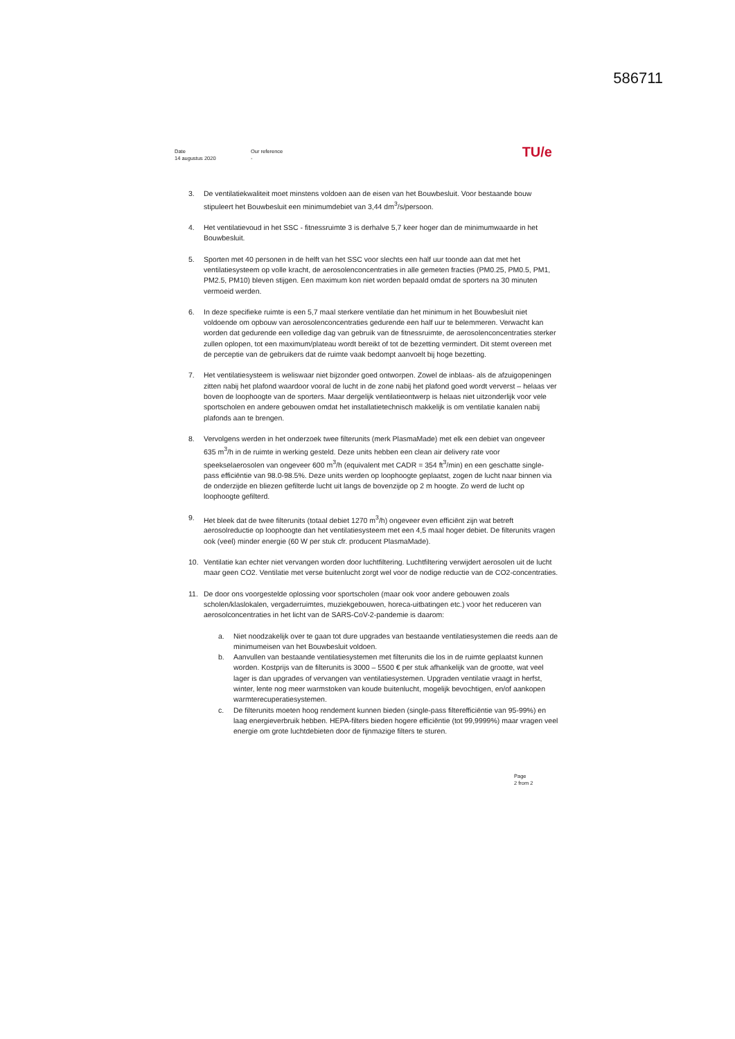586711
Date
14 augustus 2020
Our reference
-
TU/e
3. De ventilatiekwaliteit moet minstens voldoen aan de eisen van het Bouwbesluit. Voor bestaande bouw stipuleert het Bouwbesluit een minimumdebiet van 3,44 dm<sup>3</sup>/s/persoon.
4. Het ventilatievoud in het SSC - fitnessruimte 3 is derhalve 5,7 keer hoger dan de minimumwaarde in het Bouwbesluit.
5. Sporten met 40 personen in de helft van het SSC voor slechts een half uur toonde aan dat met het ventilatiesysteem op volle kracht, de aerosolenconcentraties in alle gemeten fracties (PM0.25, PM0.5, PM1, PM2.5, PM10) bleven stijgen. Een maximum kon niet worden bepaald omdat de sporters na 30 minuten vermoeid werden.
6. In deze specifieke ruimte is een 5,7 maal sterkere ventilatie dan het minimum in het Bouwbesluit niet voldoende om opbouw van aerosolenconcentraties gedurende een half uur te belemmeren. Verwacht kan worden dat gedurende een volledige dag van gebruik van de fitnessruimte, de aerosolenconcentraties sterker zullen oplopen, tot een maximum/plateau wordt bereikt of tot de bezetting vermindert. Dit stemt overeen met de perceptie van de gebruikers dat de ruimte vaak bedompt aanvoelt bij hoge bezetting.
7. Het ventilatiesysteem is weliswaar niet bijzonder goed ontworpen. Zowel de inblaas- als de afzuigopeningen zitten nabij het plafond waardoor vooral de lucht in de zone nabij het plafond goed wordt ververst – helaas ver boven de loophoogte van de sporters. Maar dergelijk ventilatieontwerp is helaas niet uitzonderlijk voor vele sportscholen en andere gebouwen omdat het installatietechnisch makkelijk is om ventilatie kanalen nabij plafonds aan te brengen.
8. Vervolgens werden in het onderzoek twee filterunits (merk PlasmaMade) met elk een debiet van ongeveer 635 m<sup>3</sup>/h in de ruimte in werking gesteld. Deze units hebben een clean air delivery rate voor speekselaerosolen van ongeveer 600 m<sup>3</sup>/h (equivalent met CADR = 354 ft<sup>3</sup>/min) en een geschatte single-pass efficiëntie van 98.0-98.5%. Deze units werden op loophoogte geplaatst, zogen de lucht naar binnen via de onderzijde en bliezen gefilterde lucht uit langs de bovenzijde op 2 m hoogte. Zo werd de lucht op loophoogte gefilterd.
9. Het bleek dat de twee filterunits (totaal debiet 1270 m<sup>3</sup>/h) ongeveer even efficiënt zijn wat betreft aerosolreductie op loophoogte dan het ventilatiesysteem met een 4,5 maal hoger debiet. De filterunits vragen ook (veel) minder energie (60 W per stuk cfr. producent PlasmaMade).
10. Ventilatie kan echter niet vervangen worden door luchtfiltering. Luchtfiltering verwijdert aerosolen uit de lucht maar geen CO2. Ventilatie met verse buitenlucht zorgt wel voor de nodige reductie van de CO2-concentraties.
11. De door ons voorgestelde oplossing voor sportscholen (maar ook voor andere gebouwen zoals scholen/klaslokalen, vergaderruimtes, muziekgebouwen, horeca-uitbatingen etc.) voor het reduceren van aerosolconcentraties in het licht van de SARS-CoV-2-pandemie is daarom:
a. Niet noodzakelijk over te gaan tot dure upgrades van bestaande ventilatiesystemen die reeds aan de minimumeisen van het Bouwbesluit voldoen.
b. Aanvullen van bestaande ventilatiesystemen met filterunits die los in de ruimte geplaatst kunnen worden. Kostprijs van de filterunits is 3000 – 5500 € per stuk afhankelijk van de grootte, wat veel lager is dan upgrades of vervangen van ventilatiesystemen. Upgraden ventilatie vraagt in herfst, winter, lente nog meer warmstoken van koude buitenlucht, mogelijk bevochtigen, en/of aankopen warmterecuperatiesystemen.
c. De filterunits moeten hoog rendement kunnen bieden (single-pass filterefficiëntie van 95-99%) en laag energieverbruik hebben. HEPA-filters bieden hogere efficiëntie (tot 99,9999%) maar vragen veel energie om grote luchtdebieten door de fijnmazige filters te sturen.
Page
2 from 2